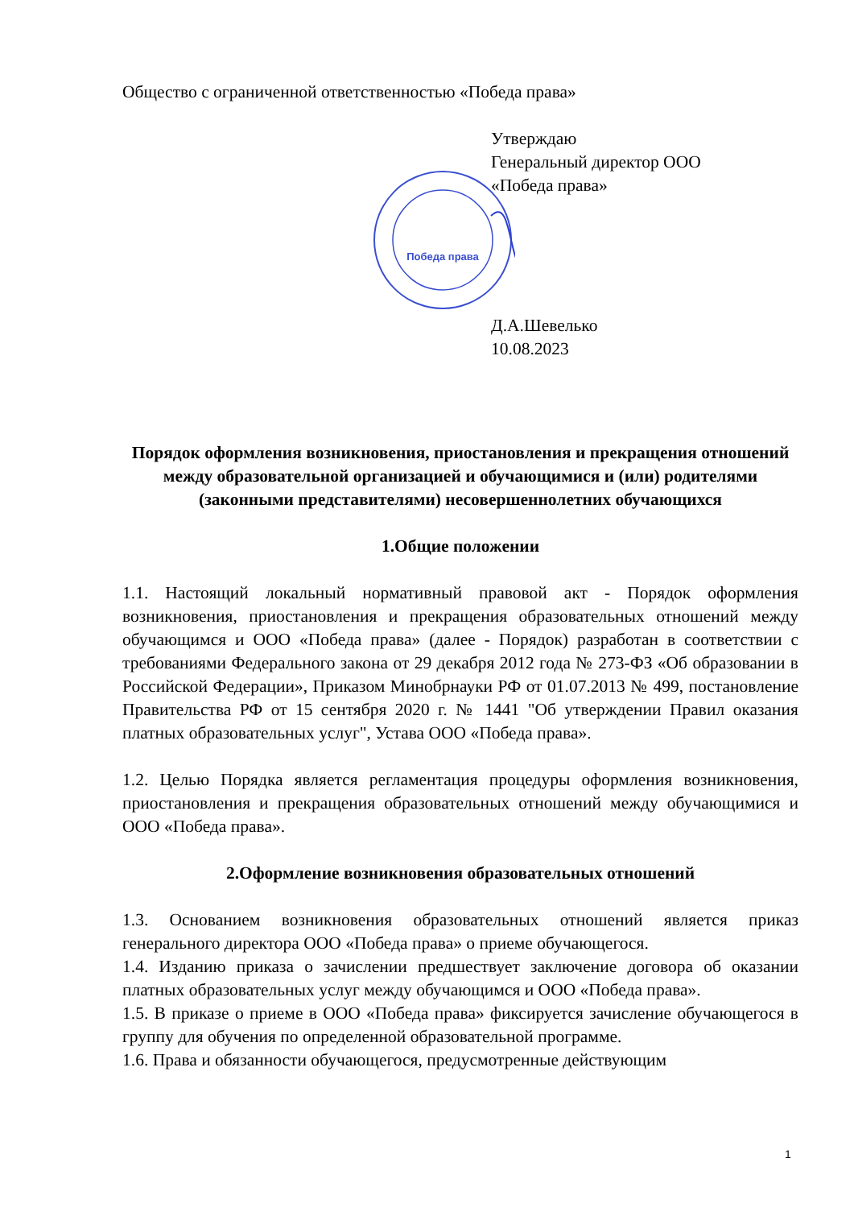Общество с ограниченной ответственностью «Победа права»
Утверждаю
Генеральный директор ООО
«Победа права»
Победа права
Д.А.Шевелько
10.08.2023
Порядок оформления возникновения, приостановления и прекращения отношений между образовательной организацией и обучающимися и (или) родителями (законными представителями) несовершеннолетних обучающихся
1.Общие положении
1.1. Настоящий локальный нормативный правовой акт - Порядок оформления возникновения, приостановления и прекращения образовательных отношений между обучающимся и ООО «Победа права» (далее - Порядок) разработан в соответствии с требованиями Федерального закона от 29 декабря 2012 года № 273-ФЗ «Об образовании в Российской Федерации», Приказом Минобрнауки РФ от 01.07.2013 № 499, постановление Правительства РФ от 15 сентября 2020 г. № 1441 "Об утверждении Правил оказания платных образовательных услуг", Устава ООО «Победа права».
1.2. Целью Порядка является регламентация процедуры оформления возникновения, приостановления и прекращения образовательных отношений между обучающимися и ООО «Победа права».
2.Оформление возникновения образовательных отношений
1.3. Основанием возникновения образовательных отношений является приказ генерального директора ООО «Победа права» о приеме обучающегося.
1.4. Изданию приказа о зачислении предшествует заключение договора об оказании платных образовательных услуг между обучающимся и ООО «Победа права».
1.5. В приказе о приеме в ООО «Победа права» фиксируется зачисление обучающегося в группу для обучения по определенной образовательной программе.
1.6. Права и обязанности обучающегося, предусмотренные действующим
1